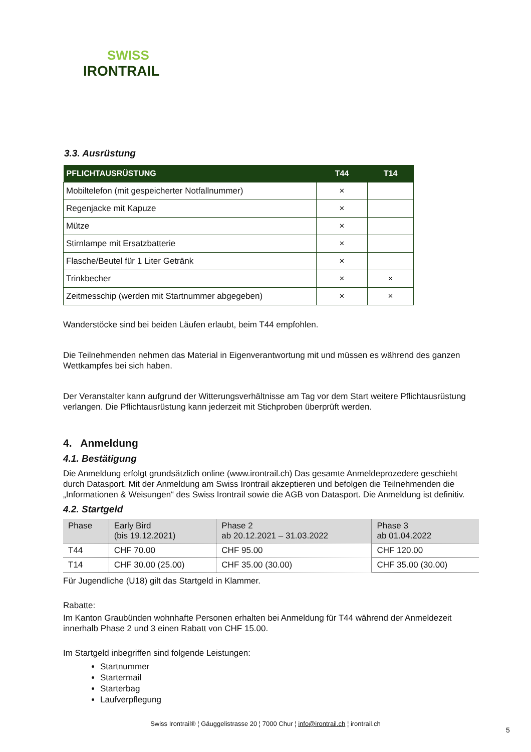SWISS
IRONTRAIL
3.3. Ausrüstung
| PFLICHTAUSRÜSTUNG | T44 | T14 |
| --- | --- | --- |
| Mobiltelefon (mit gespeicherter Notfallnummer) | × | |
| Regenjacke mit Kapuze | × | |
| Mütze | × | |
| Stirnlampe mit Ersatzbatterie | × | |
| Flasche/Beutel für 1 Liter Getränk | × | |
| Trinkbecher | × | × |
| Zeitmesschip (werden mit Startnummer abgegeben) | × | × |
Wanderstöcke sind bei beiden Läufen erlaubt, beim T44 empfohlen.
Die Teilnehmenden nehmen das Material in Eigenverantwortung mit und müssen es während des ganzen Wettkampfes bei sich haben.
Der Veranstalter kann aufgrund der Witterungsverhältnisse am Tag vor dem Start weitere Pflichtausrüstung verlangen. Die Pflichtausrüstung kann jederzeit mit Stichproben überprüft werden.
4. Anmeldung
4.1. Bestätigung
Die Anmeldung erfolgt grundsätzlich online (www.irontrail.ch) Das gesamte Anmeldeprozedere geschieht durch Datasport. Mit der Anmeldung am Swiss Irontrail akzeptieren und befolgen die Teilnehmenden die „Informationen & Weisungen“ des Swiss Irontrail sowie die AGB von Datasport. Die Anmeldung ist definitiv.
4.2. Startgeld
| Phase | Early Bird (bis 19.12.2021) | Phase 2 ab 20.12.2021 – 31.03.2022 | Phase 3 ab 01.04.2022 |
| --- | --- | --- | --- |
| T44 | CHF 70.00 | CHF 95.00 | CHF 120.00 |
| T14 | CHF 30.00 (25.00) | CHF 35.00 (30.00) | CHF 35.00 (30.00) |
Für Jugendliche (U18) gilt das Startgeld in Klammer.
Rabatte:
Im Kanton Graubünden wohnhafte Personen erhalten bei Anmeldung für T44 während der Anmeldezeit innerhalb Phase 2 und 3 einen Rabatt von CHF 15.00.
Im Startgeld inbegriffen sind folgende Leistungen:
Startnummer
Startermail
Starterbag
Laufverpflegung
Swiss Irontrail® ¦ Gäuggelistrasse 20 ¦ 7000 Chur ¦ info@irontrail.ch ¦ irontrail.ch
5